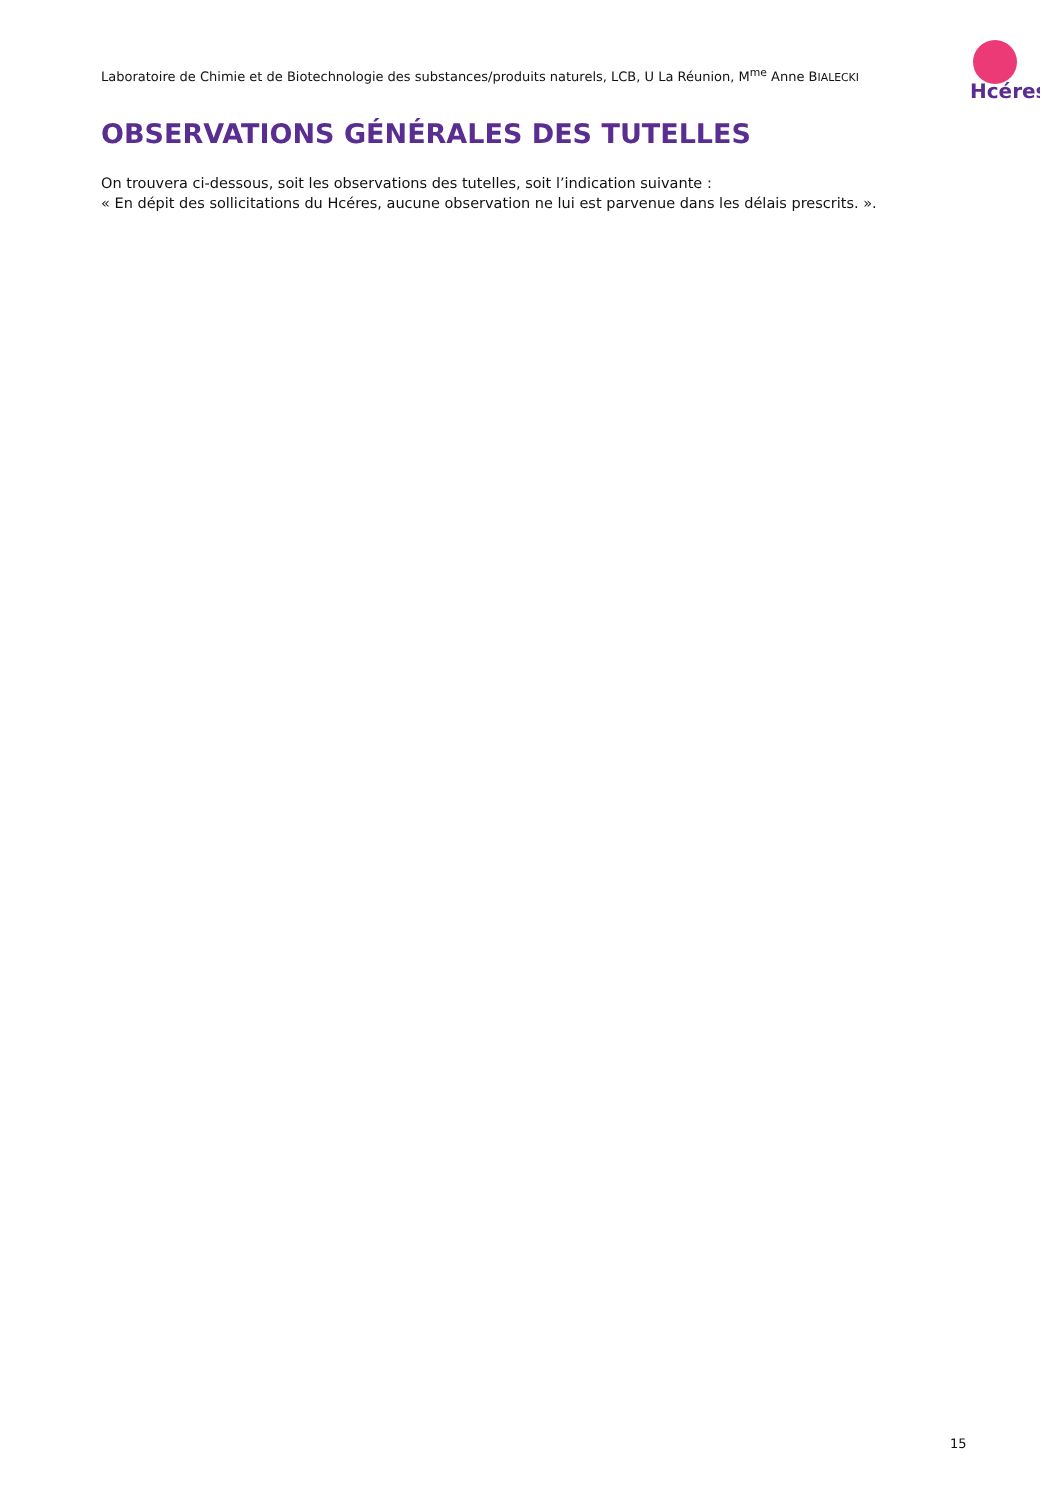Laboratoire de Chimie et de Biotechnologie des substances/produits naturels, LCB, U La Réunion, M<sup>me</sup> Anne BIALECKI
Hcéres
OBSERVATIONS GÉNÉRALES DES TUTELLES
On trouvera ci-dessous, soit les observations des tutelles, soit l’indication suivante :
« En dépit des sollicitations du Hcéres, aucune observation ne lui est parvenue dans les délais prescrits. ».
15